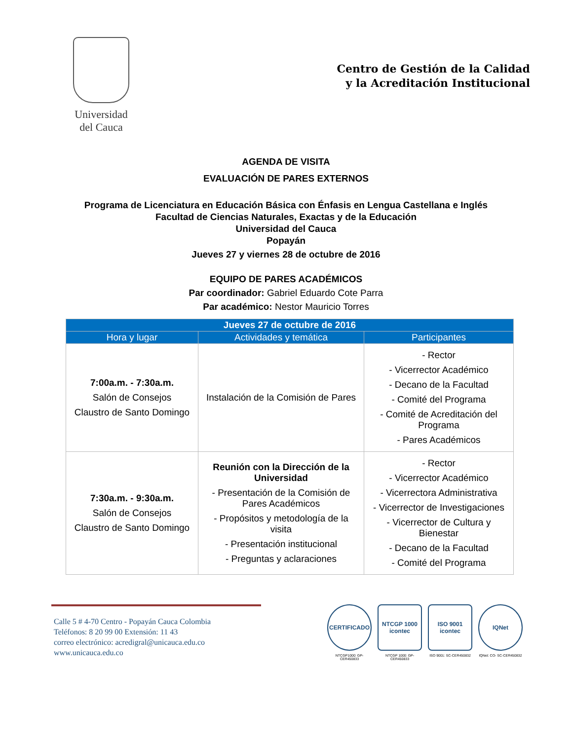Universidad
del Cauca
Centro de Gestión de la Calidad
y la Acreditación Institucional
AGENDA DE VISITA
EVALUACIÓN DE PARES EXTERNOS
Programa de Licenciatura en Educación Básica con Énfasis en Lengua Castellana e Inglés
Facultad de Ciencias Naturales, Exactas y de la Educación
Universidad del Cauca
Popayán
Jueves 27 y viernes 28 de octubre de 2016
EQUIPO DE PARES ACADÉMICOS
Par coordinador: Gabriel Eduardo Cote Parra
Par académico: Nestor Mauricio Torres
| Jueves 27 de octubre de 2016 | | |
| --- | --- | --- |
| Hora y lugar | Actividades y temática | Participantes |
| 7:00a.m. - 7:30a.m. Salón de Consejos Claustro de Santo Domingo | Instalación de la Comisión de Pares | - Rector - Vicerrector Académico - Decano de la Facultad - Comité del Programa - Comité de Acreditación del Programa - Pares Académicos |
| 7:30a.m. - 9:30a.m. Salón de Consejos Claustro de Santo Domingo | Reunión con la Dirección de la Universidad - Presentación de la Comisión de Pares Académicos - Propósitos y metodología de la visita - Presentación institucional - Preguntas y aclaraciones | - Rector - Vicerrector Académico - Vicerrectora Administrativa - Vicerrector de Investigaciones - Vicerrector de Cultura y Bienestar - Decano de la Facultad - Comité del Programa |
Calle 5 # 4-70 Centro - Popayán Cauca Colombia
Teléfonos: 8 20 99 00 Extensión: 11 43
correo electrónico: acredigral@unicauca.edu.co
www.unicauca.edu.co
CERTIFICADO
NTCGP1000: GP-CER450833
NTCGP 1000 icontec
NTCGP 1000: GP-CER450833
ISO 9001 icontec
ISO 9001: SC-CER450832
IQNet
IQNet: CO- SC-CER450832